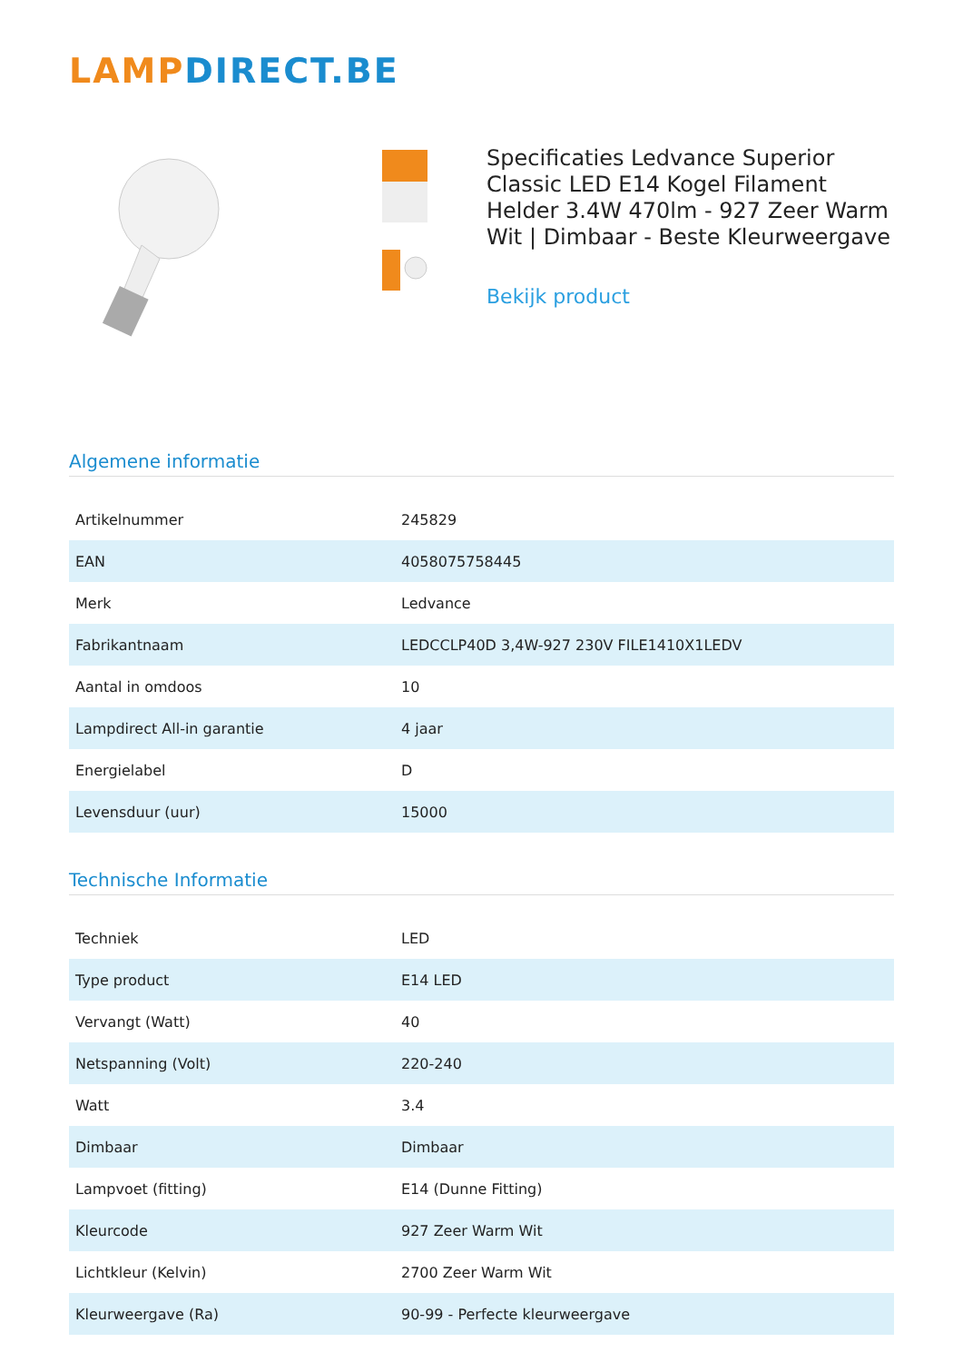LAMP DIRECT.BE
Specificaties Ledvance Superior Classic LED E14 Kogel Filament Helder 3.4W 470lm - 927 Zeer Warm Wit | Dimbaar - Beste Kleurweergave
Bekijk product
Algemene informatie
| Artikelnummer | 245829 |
| EAN | 4058075758445 |
| Merk | Ledvance |
| Fabrikantnaam | LEDCCLP40D 3,4W-927 230V FILE1410X1LEDV |
| Aantal in omdoos | 10 |
| Lampdirect All-in garantie | 4 jaar |
| Energielabel | D |
| Levensduur (uur) | 15000 |
Technische Informatie
| Techniek | LED |
| Type product | E14 LED |
| Vervangt (Watt) | 40 |
| Netspanning (Volt) | 220-240 |
| Watt | 3.4 |
| Dimbaar | Dimbaar |
| Lampvoet (fitting) | E14 (Dunne Fitting) |
| Kleurcode | 927 Zeer Warm Wit |
| Lichtkleur (Kelvin) | 2700 Zeer Warm Wit |
| Kleurweergave (Ra) | 90-99 - Perfecte kleurweergave |